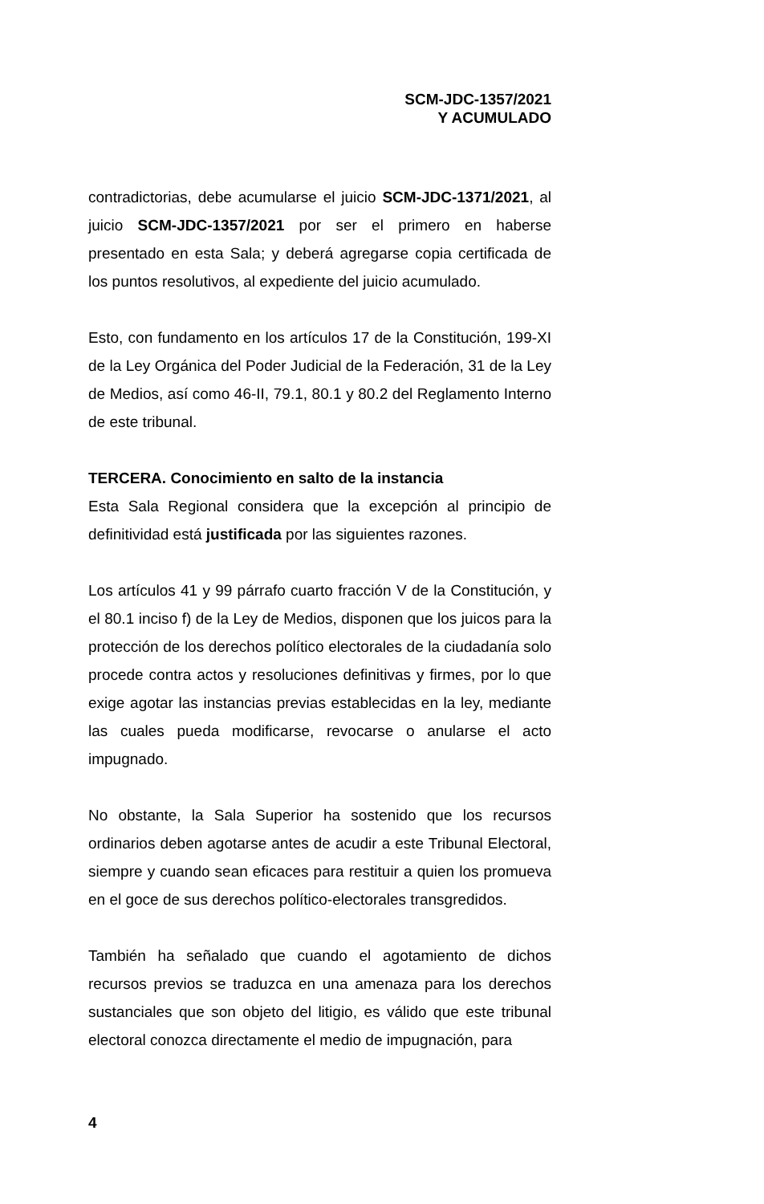SCM-JDC-1357/2021
Y ACUMULADO
contradictorias, debe acumularse el juicio SCM-JDC-1371/2021, al juicio SCM-JDC-1357/2021 por ser el primero en haberse presentado en esta Sala; y deberá agregarse copia certificada de los puntos resolutivos, al expediente del juicio acumulado.
Esto, con fundamento en los artículos 17 de la Constitución, 199-XI de la Ley Orgánica del Poder Judicial de la Federación, 31 de la Ley de Medios, así como 46-II, 79.1, 80.1 y 80.2 del Reglamento Interno de este tribunal.
TERCERA. Conocimiento en salto de la instancia
Esta Sala Regional considera que la excepción al principio de definitividad está justificada por las siguientes razones.
Los artículos 41 y 99 párrafo cuarto fracción V de la Constitución, y el 80.1 inciso f) de la Ley de Medios, disponen que los juicos para la protección de los derechos político electorales de la ciudadanía solo procede contra actos y resoluciones definitivas y firmes, por lo que exige agotar las instancias previas establecidas en la ley, mediante las cuales pueda modificarse, revocarse o anularse el acto impugnado.
No obstante, la Sala Superior ha sostenido que los recursos ordinarios deben agotarse antes de acudir a este Tribunal Electoral, siempre y cuando sean eficaces para restituir a quien los promueva en el goce de sus derechos político-electorales transgredidos.
También ha señalado que cuando el agotamiento de dichos recursos previos se traduzca en una amenaza para los derechos sustanciales que son objeto del litigio, es válido que este tribunal electoral conozca directamente el medio de impugnación, para
4